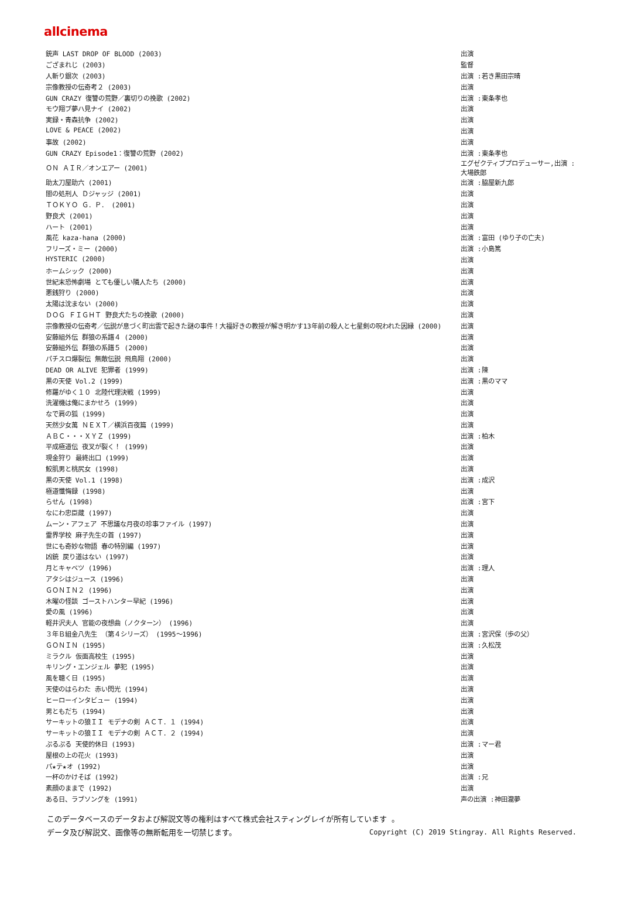allcinema
| 銃声 LAST DROP OF BLOOD (2003) | 出演 |
| ござまれじ (2003) | 監督 |
| 人斬り銀次 (2003) | 出演 :若き黒田宗晴 |
| 宗像教授の伝奇考２ (2003) | 出演 |
| GUN CRAZY 復讐の荒野／裏切りの挽歌 (2002) | 出演 :東条孝也 |
| モウ翔ブ夢ハ見ナイ (2002) | 出演 |
| 実録・青森抗争 (2002) | 出演 |
| LOVE & PEACE (2002) | 出演 |
| 事故 (2002) | 出演 |
| GUN CRAZY Episode1：復讐の荒野 (2002) | 出演 :東条孝也 |
| ＯＮ ＡＩＲ／オンエアー (2001) | エグゼクティブプロデューサー,出演 :大場鉄郎 |
| 助太刀屋助六 (2001) | 出演 :脇屋新九郎 |
| 闇の処刑人 Ｄジャッジ (2001) | 出演 |
| ＴＯＫＹＯ Ｇ．Ｐ． (2001) | 出演 |
| 野良犬 (2001) | 出演 |
| ハート (2001) | 出演 |
| 風花 kaza-hana (2000) | 出演 :富田 (ゆり子の亡夫) |
| フリーズ・ミー (2000) | 出演 :小島篤 |
| HYSTERIC (2000) | 出演 |
| ホームシック (2000) | 出演 |
| 世紀末恐怖劇場 とても優しい隣人たち (2000) | 出演 |
| 悪銭狩り (2000) | 出演 |
| 太陽は沈まない (2000) | 出演 |
| ＤＯＧ ＦＩＧＨＴ 野良犬たちの挽歌 (2000) | 出演 |
| 宗像教授の伝奇考／伝説が息づく町出雲で起きた謎の事件！大福好きの教授が解き明かす13年前の殺人と七星剣の呪われた因縁 (2000) | 出演 |
| 安藤組外伝 群狼の系譜４ (2000) | 出演 |
| 安藤組外伝 群狼の系譜５ (2000) | 出演 |
| パチスロ爆裂伝 無敵伝説 飛鳥翔 (2000) | 出演 |
| DEAD OR ALIVE 犯罪者 (1999) | 出演 :陳 |
| 黒の天使 Vol.2 (1999) | 出演 :黒のママ |
| 修羅がゆく１０ 北陸代理決戦 (1999) | 出演 |
| 洗濯機は俺にまかせろ (1999) | 出演 |
| なで肩の狐 (1999) | 出演 |
| 天然少女萬 ＮＥＸＴ／横浜百夜篇 (1999) | 出演 |
| ＡＢＣ・・・ＸＹＺ (1999) | 出演 :柏木 |
| 平成極道伝 夜叉が裂く！ (1999) | 出演 |
| 現金狩り 最終出口 (1999) | 出演 |
| 鮫肌男と桃尻女 (1998) | 出演 |
| 黒の天使 Vol.1 (1998) | 出演 :成沢 |
| 極道懺悔録 (1998) | 出演 |
| らせん (1998) | 出演 :宮下 |
| なにわ忠臣蔵 (1997) | 出演 |
| ムーン・アフェア 不思議な月夜の珍事ファイル (1997) | 出演 |
| 霊界学校 麻子先生の首 (1997) | 出演 |
| 世にも奇妙な物語 春の特別編 (1997) | 出演 |
| 凶銃 戻り道はない (1997) | 出演 |
| 月とキャベツ (1996) | 出演 :理人 |
| アタシはジュース (1996) | 出演 |
| ＧＯＮＩＮ２ (1996) | 出演 |
| 木曜の怪談 ゴーストハンター早紀 (1996) | 出演 |
| 愛の風 (1996) | 出演 |
| 軽井沢夫人 官能の夜想曲（ノクターン） (1996) | 出演 |
| ３年Ｂ組金八先生 （第４シリーズ） (1995～1996) | 出演 :宮沢保（歩の父） |
| ＧＯＮＩＮ (1995) | 出演 :久松茂 |
| ミラクル 仮面高校生 (1995) | 出演 |
| キリング・エンジェル 夢犯 (1995) | 出演 |
| 風を聴く日 (1995) | 出演 |
| 天使のはらわた 赤い閃光 (1994) | 出演 |
| ヒーローインタビュー (1994) | 出演 |
| 男ともだち (1994) | 出演 |
| サーキットの狼ＩＩ モデナの剣 ＡＣＴ．１ (1994) | 出演 |
| サーキットの狼ＩＩ モデナの剣 ＡＣＴ．２ (1994) | 出演 |
| ぷるぷる 天使的休日 (1993) | 出演 :マー君 |
| 屋根の上の花火 (1993) | 出演 |
| パ★テ★オ (1992) | 出演 |
| 一杯のかけそば (1992) | 出演 :兄 |
| 素顔のままで (1992) | 出演 |
| ある日、ラブソングを (1991) | 声の出演 :神田瀧夢 |
このデータベースのデータおよび解説文等の権利はすべて株式会社スティングレイが所有しています 。
データ及び解説文、画像等の無断転用を一切禁じます。 Copyright (C) 2019 Stingray. All Rights Reserved.